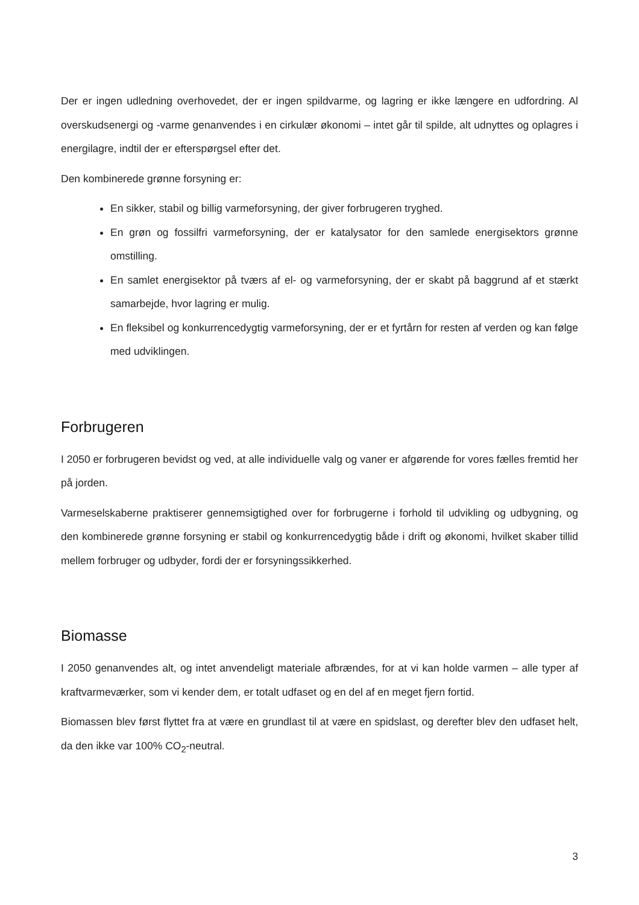Der er ingen udledning overhovedet, der er ingen spildvarme, og lagring er ikke længere en udfordring. Al overskudsenergi og -varme genanvendes i en cirkulær økonomi – intet går til spilde, alt udnyttes og oplagres i energilagre, indtil der er efterspørgsel efter det.
Den kombinerede grønne forsyning er:
En sikker, stabil og billig varmeforsyning, der giver forbrugeren tryghed.
En grøn og fossilfri varmeforsyning, der er katalysator for den samlede energisektors grønne omstilling.
En samlet energisektor på tværs af el- og varmeforsyning, der er skabt på baggrund af et stærkt samarbejde, hvor lagring er mulig.
En fleksibel og konkurrencedygtig varmeforsyning, der er et fyrtårn for resten af verden og kan følge med udviklingen.
Forbrugeren
I 2050 er forbrugeren bevidst og ved, at alle individuelle valg og vaner er afgørende for vores fælles fremtid her på jorden.
Varmeselskaberne praktiserer gennemsigtighed over for forbrugerne i forhold til udvikling og udbygning, og den kombinerede grønne forsyning er stabil og konkurrencedygtig både i drift og økonomi, hvilket skaber tillid mellem forbruger og udbyder, fordi der er forsyningssikkerhed.
Biomasse
I 2050 genanvendes alt, og intet anvendeligt materiale afbrændes, for at vi kan holde varmen – alle typer af kraftvarmeværker, som vi kender dem, er totalt udfaset og en del af en meget fjern fortid.
Biomassen blev først flyttet fra at være en grundlast til at være en spidslast, og derefter blev den udfaset helt, da den ikke var 100% CO<sub>2</sub>-neutral.
3